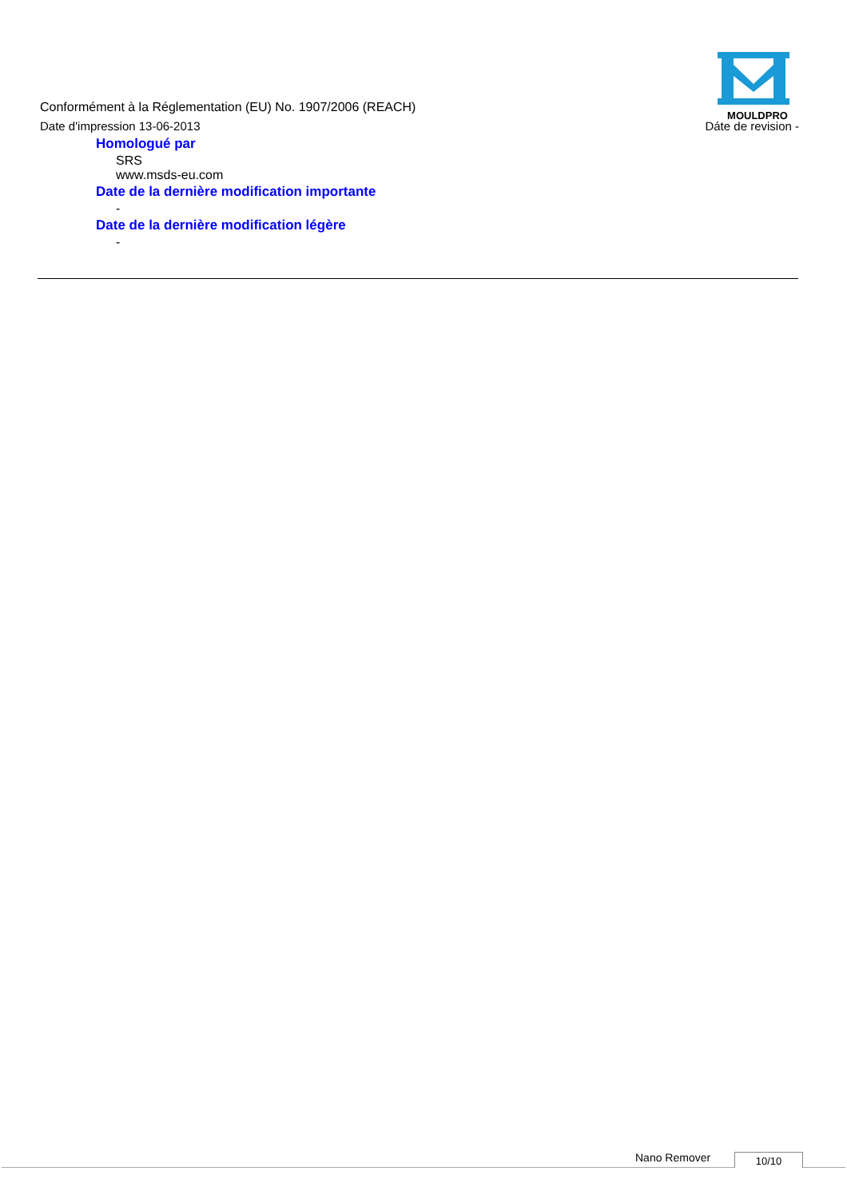MOULDPRO
Conformément à la Réglementation (EU) No. 1907/2006 (REACH)
Date d'impression 13-06-2013 Dáte de revision -
Homologué par
SRS
www.msds-eu.com
Date de la dernière modification importante
-
Date de la dernière modification légère
-
Nano Remover 10/10